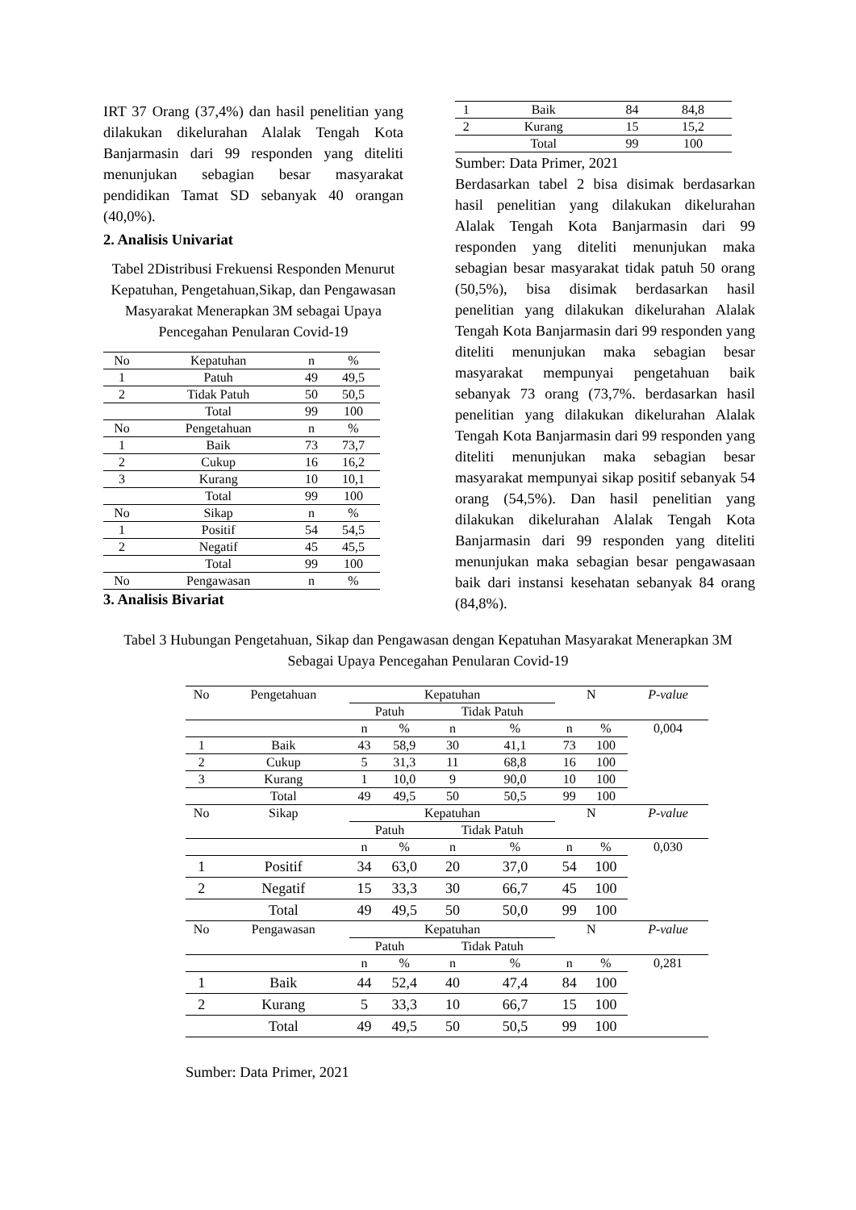IRT 37 Orang (37,4%) dan hasil penelitian yang dilakukan dikelurahan Alalak Tengah Kota Banjarmasin dari 99 responden yang diteliti menunjukan sebagian besar masyarakat pendidikan Tamat SD sebanyak 40 orangan (40,0%).
2. Analisis Univariat
Tabel 2Distribusi Frekuensi Responden Menurut Kepatuhan, Pengetahuan,Sikap, dan Pengawasan Masyarakat Menerapkan 3M sebagai Upaya Pencegahan Penularan Covid-19
| No | Kepatuhan | n | % |
| 1 | Patuh | 49 | 49,5 |
| 2 | Tidak Patuh | 50 | 50,5 |
| | Total | 99 | 100 |
| No | Pengetahuan | n | % |
| 1 | Baik | 73 | 73,7 |
| 2 | Cukup | 16 | 16,2 |
| 3 | Kurang | 10 | 10,1 |
| | Total | 99 | 100 |
| No | Sikap | n | % |
| 1 | Positif | 54 | 54,5 |
| 2 | Negatif | 45 | 45,5 |
| | Total | 99 | 100 |
| No | Pengawasan | n | % |
3. Analisis Bivariat
| 1 | Baik | 84 | 84,8 |
| 2 | Kurang | 15 | 15,2 |
| | Total | 99 | 100 |
Sumber: Data Primer, 2021
Berdasarkan tabel 2 bisa disimak berdasarkan hasil penelitian yang dilakukan dikelurahan Alalak Tengah Kota Banjarmasin dari 99 responden yang diteliti menunjukan maka sebagian besar masyarakat tidak patuh 50 orang (50,5%), bisa disimak berdasarkan hasil penelitian yang dilakukan dikelurahan Alalak Tengah Kota Banjarmasin dari 99 responden yang diteliti menunjukan maka sebagian besar masyarakat mempunyai pengetahuan baik sebanyak 73 orang (73,7%. berdasarkan hasil penelitian yang dilakukan dikelurahan Alalak Tengah Kota Banjarmasin dari 99 responden yang diteliti menunjukan maka sebagian besar masyarakat mempunyai sikap positif sebanyak 54 orang (54,5%). Dan hasil penelitian yang dilakukan dikelurahan Alalak Tengah Kota Banjarmasin dari 99 responden yang diteliti menunjukan maka sebagian besar pengawasaan baik dari instansi kesehatan sebanyak 84 orang (84,8%).
Tabel 3 Hubungan Pengetahuan, Sikap dan Pengawasan dengan Kepatuhan Masyarakat Menerapkan 3M Sebagai Upaya Pencegahan Penularan Covid-19
| No | Pengetahuan | Kepatuhan | | | | N | | P-value |
| | | Patuh | | Tidak Patuh | | | | |
| | | n | % | n | % | n | % | 0,004 |
| 1 | Baik | 43 | 58,9 | 30 | 41,1 | 73 | 100 | |
| 2 | Cukup | 5 | 31,3 | 11 | 68,8 | 16 | 100 | |
| 3 | Kurang | 1 | 10,0 | 9 | 90,0 | 10 | 100 | |
| | Total | 49 | 49,5 | 50 | 50,5 | 99 | 100 | |
| No | Sikap | Kepatuhan | | | | N | | P-value |
| | | Patuh | | Tidak Patuh | | | | |
| | | n | % | n | % | n | % | 0,030 |
| 1 | Positif | 34 | 63,0 | 20 | 37,0 | 54 | 100 | |
| 2 | Negatif | 15 | 33,3 | 30 | 66,7 | 45 | 100 | |
| | Total | 49 | 49,5 | 50 | 50,0 | 99 | 100 | |
| No | Pengawasan | Kepatuhan | | | | N | | P-value |
| | | Patuh | | Tidak Patuh | | | | |
| | | n | % | n | % | n | % | 0,281 |
| 1 | Baik | 44 | 52,4 | 40 | 47,4 | 84 | 100 | |
| 2 | Kurang | 5 | 33,3 | 10 | 66,7 | 15 | 100 | |
| | Total | 49 | 49,5 | 50 | 50,5 | 99 | 100 | |
Sumber: Data Primer, 2021